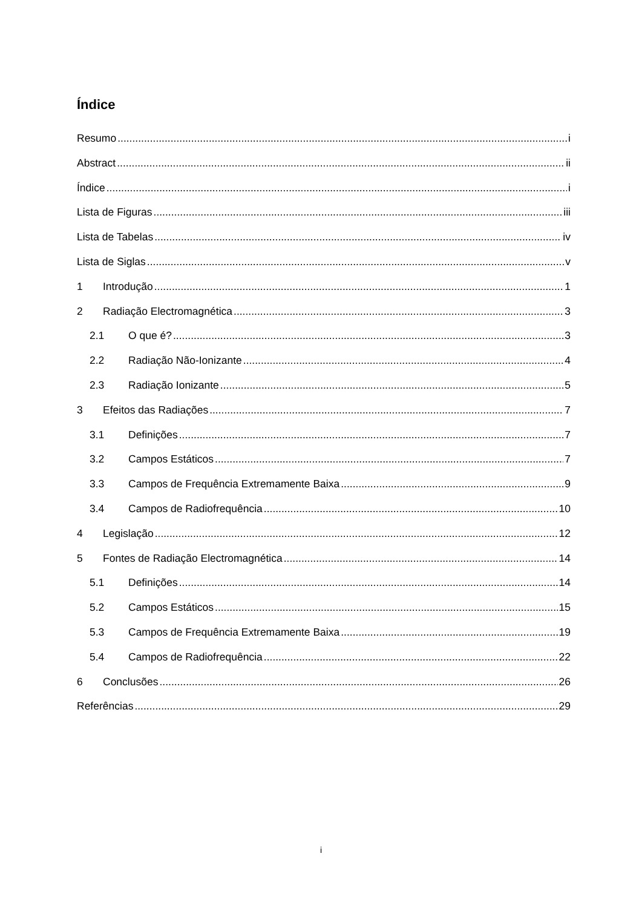Índice
Resumo i
Abstract ii
Índice i
Lista de Figuras iii
Lista de Tabelas iv
Lista de Siglas v
1 Introdução 1
2 Radiação Electromagnética 3
2.1 O que é? 3
2.2 Radiação Não-Ionizante 4
2.3 Radiação Ionizante 5
3 Efeitos das Radiações 7
3.1 Definições 7
3.2 Campos Estáticos 7
3.3 Campos de Frequência Extremamente Baixa 9
3.4 Campos de Radiofrequência 10
4 Legislação 12
5 Fontes de Radiação Electromagnética 14
5.1 Definições 14
5.2 Campos Estáticos 15
5.3 Campos de Frequência Extremamente Baixa 19
5.4 Campos de Radiofrequência 22
6 Conclusões 26
Referências 29
i